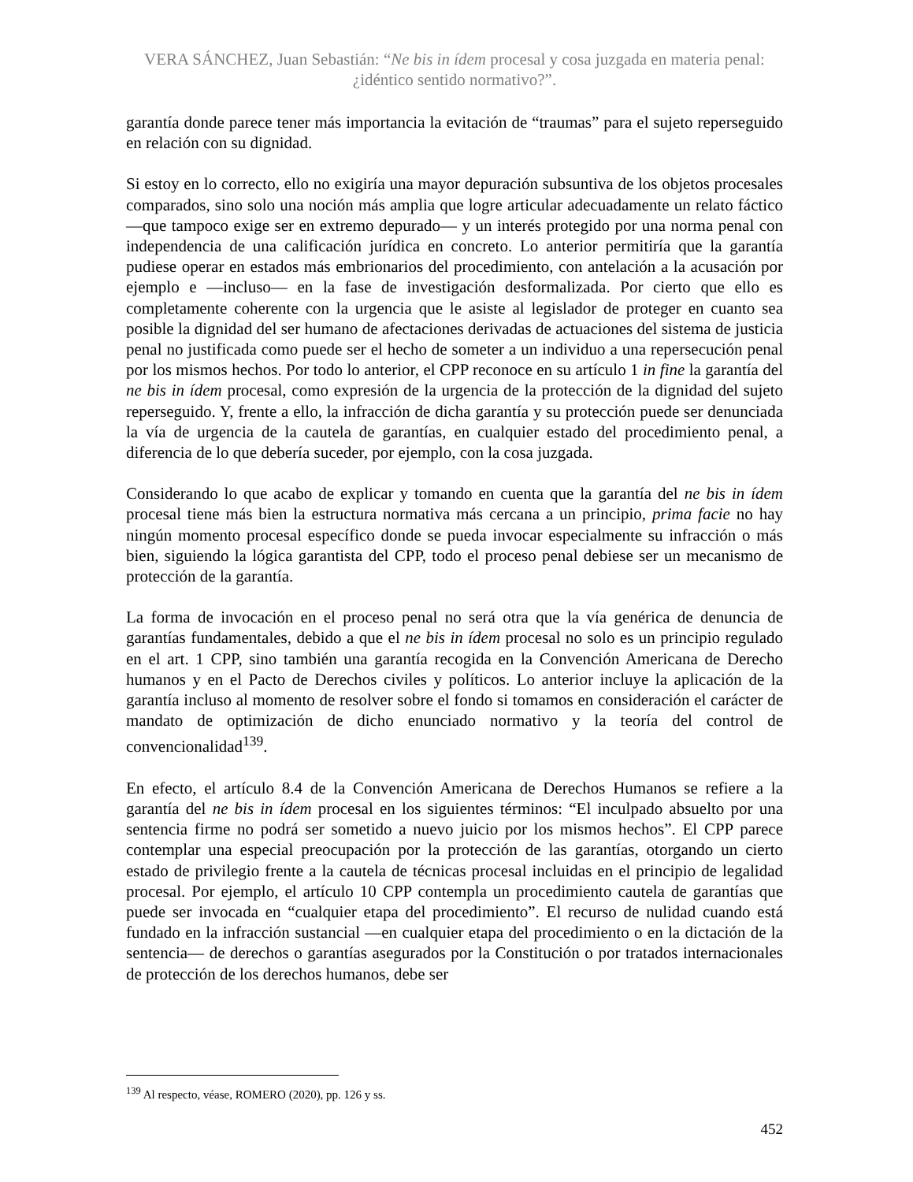VERA SÁNCHEZ, Juan Sebastián: “Ne bis in ídem procesal y cosa juzgada en materia penal: ¿idéntico sentido normativo?”.
garantía donde parece tener más importancia la evitación de “traumas” para el sujeto reperseguido en relación con su dignidad.
Si estoy en lo correcto, ello no exigiría una mayor depuración subsuntiva de los objetos procesales comparados, sino solo una noción más amplia que logre articular adecuadamente un relato fáctico —que tampoco exige ser en extremo depurado— y un interés protegido por una norma penal con independencia de una calificación jurídica en concreto. Lo anterior permitiría que la garantía pudiese operar en estados más embrionarios del procedimiento, con antelación a la acusación por ejemplo e —incluso— en la fase de investigación desformalizada. Por cierto que ello es completamente coherente con la urgencia que le asiste al legislador de proteger en cuanto sea posible la dignidad del ser humano de afectaciones derivadas de actuaciones del sistema de justicia penal no justificada como puede ser el hecho de someter a un individuo a una repersecución penal por los mismos hechos. Por todo lo anterior, el CPP reconoce en su artículo 1 in fine la garantía del ne bis in ídem procesal, como expresión de la urgencia de la protección de la dignidad del sujeto reperseguido. Y, frente a ello, la infracción de dicha garantía y su protección puede ser denunciada la vía de urgencia de la cautela de garantías, en cualquier estado del procedimiento penal, a diferencia de lo que debería suceder, por ejemplo, con la cosa juzgada.
Considerando lo que acabo de explicar y tomando en cuenta que la garantía del ne bis in ídem procesal tiene más bien la estructura normativa más cercana a un principio, prima facie no hay ningún momento procesal específico donde se pueda invocar especialmente su infracción o más bien, siguiendo la lógica garantista del CPP, todo el proceso penal debiese ser un mecanismo de protección de la garantía.
La forma de invocación en el proceso penal no será otra que la vía genérica de denuncia de garantías fundamentales, debido a que el ne bis in ídem procesal no solo es un principio regulado en el art. 1 CPP, sino también una garantía recogida en la Convención Americana de Derecho humanos y en el Pacto de Derechos civiles y políticos. Lo anterior incluye la aplicación de la garantía incluso al momento de resolver sobre el fondo si tomamos en consideración el carácter de mandato de optimización de dicho enunciado normativo y la teoría del control de convencionalidad<sup>139</sup>.
En efecto, el artículo 8.4 de la Convención Americana de Derechos Humanos se refiere a la garantía del ne bis in ídem procesal en los siguientes términos: “El inculpado absuelto por una sentencia firme no podrá ser sometido a nuevo juicio por los mismos hechos”. El CPP parece contemplar una especial preocupación por la protección de las garantías, otorgando un cierto estado de privilegio frente a la cautela de técnicas procesal incluidas en el principio de legalidad procesal. Por ejemplo, el artículo 10 CPP contempla un procedimiento cautela de garantías que puede ser invocada en “cualquier etapa del procedimiento”. El recurso de nulidad cuando está fundado en la infracción sustancial —en cualquier etapa del procedimiento o en la dictación de la sentencia— de derechos o garantías asegurados por la Constitución o por tratados internacionales de protección de los derechos humanos, debe ser
<sup>139</sup> Al respecto, véase, ROMERO (2020), pp. 126 y ss.
452